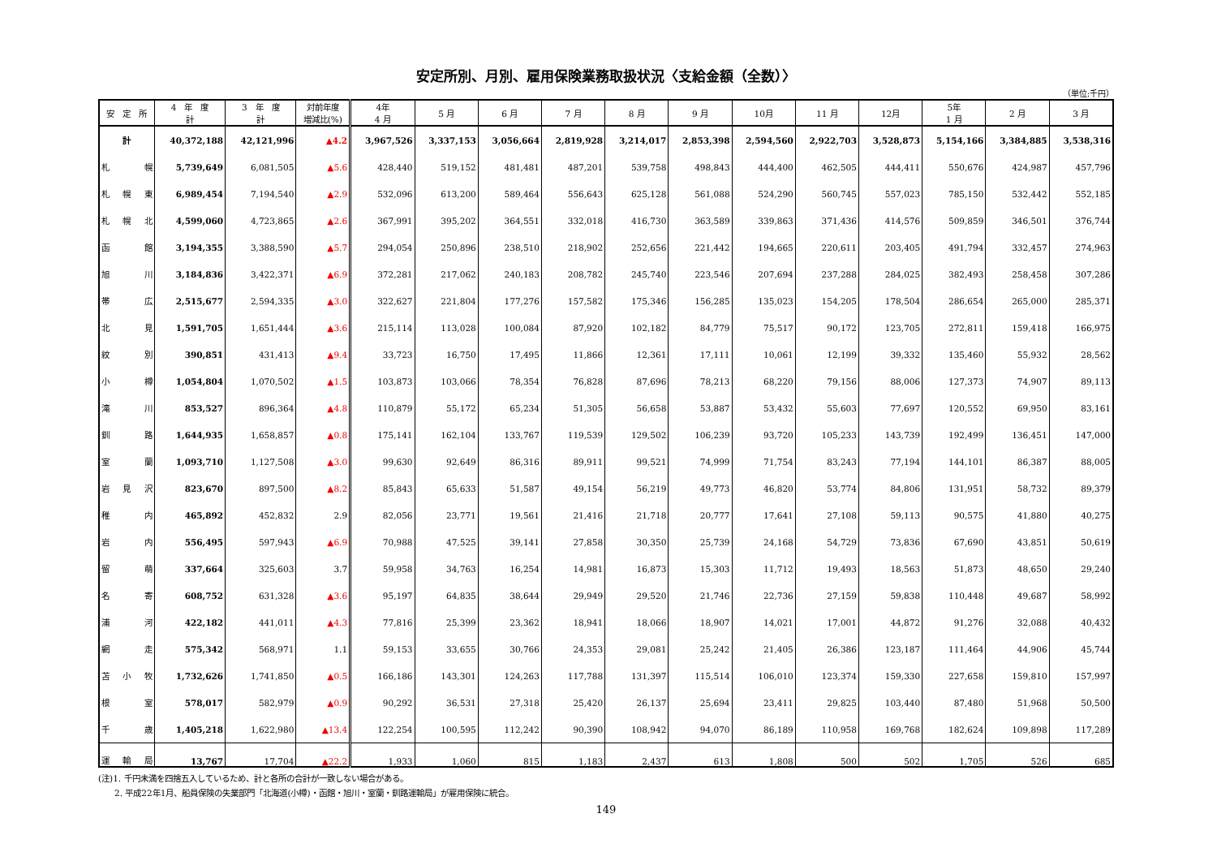安定所別、月別、雇用保険業務取扱状況〈支給金額（全数）〉
（単位:千円）
| 安 定 所 | 4 年 度 計 | 3 年 度 計 | 対前年度 増減比(%) | 4年 4 月 | 5 月 | 6 月 | 7 月 | 8 月 | 9 月 | 10月 | 11 月 | 12月 | 5年 1 月 | 2 月 | 3 月 |
| --- | --- | --- | --- | --- | --- | --- | --- | --- | --- | --- | --- | --- | --- | --- | --- |
| 計 | 40,372,188 | 42,121,996 | ▲4.2 | 3,967,526 | 3,337,153 | 3,056,664 | 2,819,928 | 3,214,017 | 2,853,398 | 2,594,560 | 2,922,703 | 3,528,873 | 5,154,166 | 3,384,885 | 3,538,316 |
| 札 幌 | 5,739,649 | 6,081,505 | ▲5.6 | 428,440 | 519,152 | 481,481 | 487,201 | 539,758 | 498,843 | 444,400 | 462,505 | 444,411 | 550,676 | 424,987 | 457,796 |
| 札幌東 | 6,989,454 | 7,194,540 | ▲2.9 | 532,096 | 613,200 | 589,464 | 556,643 | 625,128 | 561,088 | 524,290 | 560,745 | 557,023 | 785,150 | 532,442 | 552,185 |
| 札幌北 | 4,599,060 | 4,723,865 | ▲2.6 | 367,991 | 395,202 | 364,551 | 332,018 | 416,730 | 363,589 | 339,863 | 371,436 | 414,576 | 509,859 | 346,501 | 376,744 |
| 函 館 | 3,194,355 | 3,388,590 | ▲5.7 | 294,054 | 250,896 | 238,510 | 218,902 | 252,656 | 221,442 | 194,665 | 220,611 | 203,405 | 491,794 | 332,457 | 274,963 |
| 旭 川 | 3,184,836 | 3,422,371 | ▲6.9 | 372,281 | 217,062 | 240,183 | 208,782 | 245,740 | 223,546 | 207,694 | 237,288 | 284,025 | 382,493 | 258,458 | 307,286 |
| 帯 広 | 2,515,677 | 2,594,335 | ▲3.0 | 322,627 | 221,804 | 177,276 | 157,582 | 175,346 | 156,285 | 135,023 | 154,205 | 178,504 | 286,654 | 265,000 | 285,371 |
| 北 見 | 1,591,705 | 1,651,444 | ▲3.6 | 215,114 | 113,028 | 100,084 | 87,920 | 102,182 | 84,779 | 75,517 | 90,172 | 123,705 | 272,811 | 159,418 | 166,975 |
| 紋 別 | 390,851 | 431,413 | ▲9.4 | 33,723 | 16,750 | 17,495 | 11,866 | 12,361 | 17,111 | 10,061 | 12,199 | 39,332 | 135,460 | 55,932 | 28,562 |
| 小 樽 | 1,054,804 | 1,070,502 | ▲1.5 | 103,873 | 103,066 | 78,354 | 76,828 | 87,696 | 78,213 | 68,220 | 79,156 | 88,006 | 127,373 | 74,907 | 89,113 |
| 滝 川 | 853,527 | 896,364 | ▲4.8 | 110,879 | 55,172 | 65,234 | 51,305 | 56,658 | 53,887 | 53,432 | 55,603 | 77,697 | 120,552 | 69,950 | 83,161 |
| 釧 路 | 1,644,935 | 1,658,857 | ▲0.8 | 175,141 | 162,104 | 133,767 | 119,539 | 129,502 | 106,239 | 93,720 | 105,233 | 143,739 | 192,499 | 136,451 | 147,000 |
| 室 蘭 | 1,093,710 | 1,127,508 | ▲3.0 | 99,630 | 92,649 | 86,316 | 89,911 | 99,521 | 74,999 | 71,754 | 83,243 | 77,194 | 144,101 | 86,387 | 88,005 |
| 岩見沢 | 823,670 | 897,500 | ▲8.2 | 85,843 | 65,633 | 51,587 | 49,154 | 56,219 | 49,773 | 46,820 | 53,774 | 84,806 | 131,951 | 58,732 | 89,379 |
| 稚 内 | 465,892 | 452,832 | 2.9 | 82,056 | 23,771 | 19,561 | 21,416 | 21,718 | 20,777 | 17,641 | 27,108 | 59,113 | 90,575 | 41,880 | 40,275 |
| 岩 内 | 556,495 | 597,943 | ▲6.9 | 70,988 | 47,525 | 39,141 | 27,858 | 30,350 | 25,739 | 24,168 | 54,729 | 73,836 | 67,690 | 43,851 | 50,619 |
| 留 萌 | 337,664 | 325,603 | 3.7 | 59,958 | 34,763 | 16,254 | 14,981 | 16,873 | 15,303 | 11,712 | 19,493 | 18,563 | 51,873 | 48,650 | 29,240 |
| 名 寄 | 608,752 | 631,328 | ▲3.6 | 95,197 | 64,835 | 38,644 | 29,949 | 29,520 | 21,746 | 22,736 | 27,159 | 59,838 | 110,448 | 49,687 | 58,992 |
| 浦 河 | 422,182 | 441,011 | ▲4.3 | 77,816 | 25,399 | 23,362 | 18,941 | 18,066 | 18,907 | 14,021 | 17,001 | 44,872 | 91,276 | 32,088 | 40,432 |
| 網 走 | 575,342 | 568,971 | 1.1 | 59,153 | 33,655 | 30,766 | 24,353 | 29,081 | 25,242 | 21,405 | 26,386 | 123,187 | 111,464 | 44,906 | 45,744 |
| 苫小牧 | 1,732,626 | 1,741,850 | ▲0.5 | 166,186 | 143,301 | 124,263 | 117,788 | 131,397 | 115,514 | 106,010 | 123,374 | 159,330 | 227,658 | 159,810 | 157,997 |
| 根 室 | 578,017 | 582,979 | ▲0.9 | 90,292 | 36,531 | 27,318 | 25,420 | 26,137 | 25,694 | 23,411 | 29,825 | 103,440 | 87,480 | 51,968 | 50,500 |
| 千 歳 | 1,405,218 | 1,622,980 | ▲13.4 | 122,254 | 100,595 | 112,242 | 90,390 | 108,942 | 94,070 | 86,189 | 110,958 | 169,768 | 182,624 | 109,898 | 117,289 |
| 運輸局 | 13,767 | 17,704 | ▲22.2 | 1,933 | 1,060 | 815 | 1,183 | 2,437 | 613 | 1,808 | 500 | 502 | 1,705 | 526 | 685 |
(注)1. 千円未満を四捨五入しているため、計と各所の合計が一致しない場合がある。
　　2. 平成22年1月、船員保険の失業部門「北海道(小樽)・函館・旭川・室蘭・釧路運輸局」が雇用保険に統合。
149